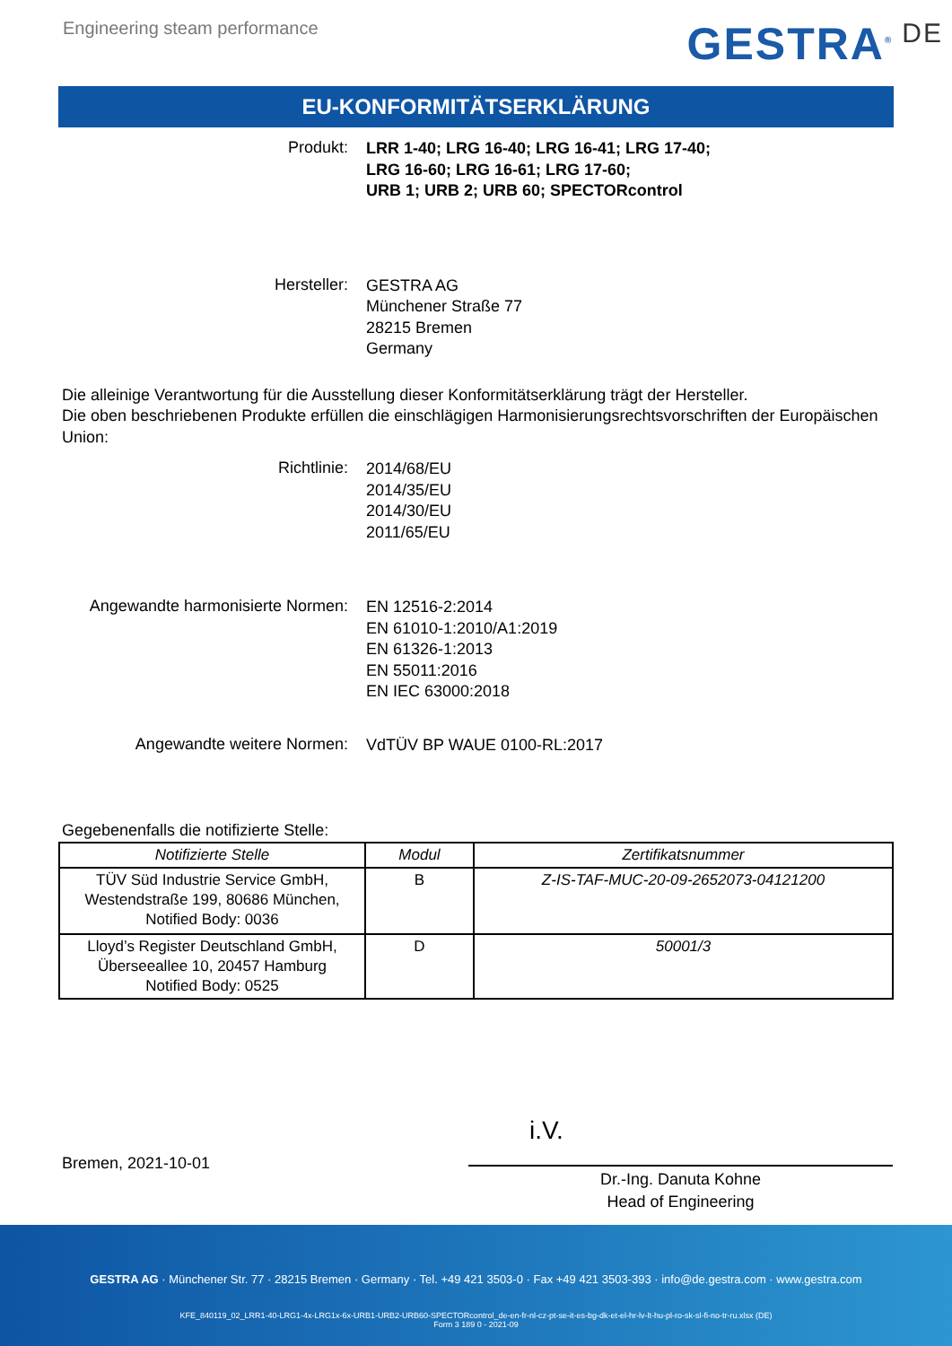Engineering steam performance GESTRA<sup>®</sup> DE
EU-KONFORMITÄTSERKLÄRUNG
Produkt:
LRR 1-40; LRG 16-40; LRG 16-41; LRG 17-40;
LRG 16-60; LRG 16-61; LRG 17-60;
URB 1; URB 2; URB 60; SPECTORcontrol
Hersteller:
GESTRA AG
Münchener Straße 77
28215 Bremen
Germany
Die alleinige Verantwortung für die Ausstellung dieser Konformitätserklärung trägt der Hersteller.
Die oben beschriebenen Produkte erfüllen die einschlägigen Harmonisierungsrechtsvorschriften der Europäischen Union:
Richtlinie:
2014/68/EU
2014/35/EU
2014/30/EU
2011/65/EU
Angewandte harmonisierte Normen:
EN 12516-2:2014
EN 61010-1:2010/A1:2019
EN 61326-1:2013
EN 55011:2016
EN IEC 63000:2018
Angewandte weitere Normen:
VdTÜV BP WAUE 0100-RL:2017
Gegebenenfalls die notifizierte Stelle:
| Notifizierte Stelle | Modul | Zertifikatsnummer |
| --- | --- | --- |
| TÜV Süd Industrie Service GmbH, Westendstraße 199, 80686 München, Notified Body: 0036 | B | Z-IS-TAF-MUC-20-09-2652073-04121200 |
| Lloyd’s Register Deutschland GmbH, Überseeallee 10, 20457 Hamburg Notified Body: 0525 | D | 50001/3 |
i.V.
Bremen, 2021-10-01
Dr.-Ing. Danuta Kohne
Head of Engineering
GESTRA AG · Münchener Str. 77 · 28215 Bremen · Germany · Tel. +49 421 3503-0 · Fax +49 421 3503-393 · info@de.gestra.com · www.gestra.com
KFE_840119_02_LRR1-40-LRG1-4x-LRG1x-6x-URB1-URB2-URB60-SPECTORcontrol_de-en-fr-nl-cz-pt-se-it-es-bg-dk-et-el-hr-lv-lt-hu-pl-ro-sk-sl-fi-no-tr-ru.xlsx (DE)
Form 3 189 0 - 2021-09